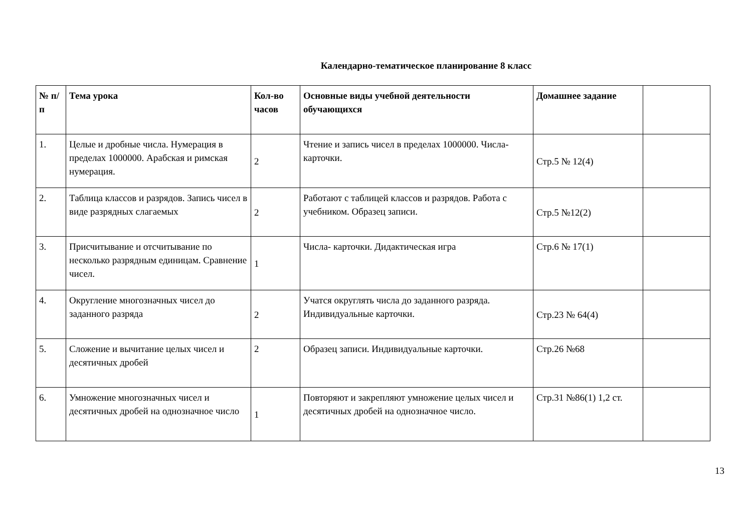Календарно-тематическое планирование 8 класс
| № п/п | Тема урока | Кол-во часов | Основные виды учебной деятельности обучающихся | Домашнее задание | |
| --- | --- | --- | --- | --- | --- |
| 1. | Целые и дробные числа. Нумерация в пределах 1000000. Арабская и римская нумерация. | 2 | Чтение и запись чисел в пределах 1000000. Числа- карточки. | Стр.5 № 12(4) | |
| 2. | Таблица классов и разрядов. Запись чисел в виде разрядных слагаемых | 2 | Работают с таблицей классов и разрядов. Работа с учебником. Образец записи. | Стр.5 №12(2) | |
| 3. | Присчитывание и отсчитывание по несколько разрядным единицам. Сравнение чисел. | 1 | Числа- карточки. Дидактическая игра | Стр.6 № 17(1) | |
| 4. | Округление многозначных чисел до заданного разряда | 2 | Учатся округлять числа до заданного разряда. Индивидуальные карточки. | Стр.23 № 64(4) | |
| 5. | Сложение и вычитание целых чисел и десятичных дробей | 2 | Образец записи. Индивидуальные карточки. | Стр.26 №68 | |
| 6. | Умножение многозначных чисел и десятичных дробей на однозначное число | 1 | Повторяют и закрепляют умножение целых чисел и десятичных дробей на однозначное число. | Стр.31 №86(1) 1,2 ст. | |
13